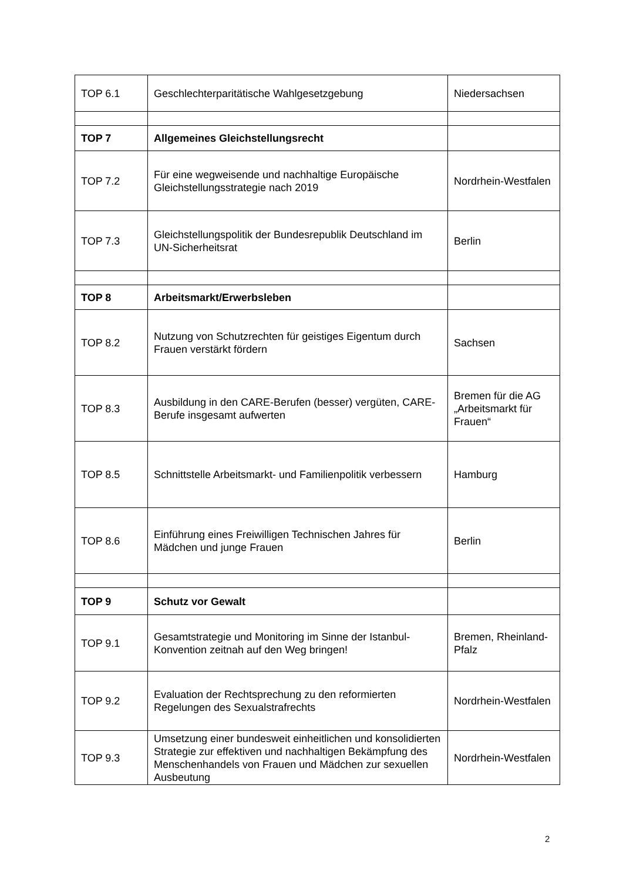| TOP 6.1 | Geschlechterparitätische Wahlgesetzgebung | Niedersachsen |
| TOP 7 | Allgemeines Gleichstellungsrecht | |
| TOP 7.2 | Für eine wegweisende und nachhaltige Europäische Gleichstellungsstrategie nach 2019 | Nordrhein-Westfalen |
| TOP 7.3 | Gleichstellungspolitik der Bundesrepublik Deutschland im UN-Sicherheitsrat | Berlin |
| TOP 8 | Arbeitsmarkt/Erwerbsleben | |
| TOP 8.2 | Nutzung von Schutzrechten für geistiges Eigentum durch Frauen verstärkt fördern | Sachsen |
| TOP 8.3 | Ausbildung in den CARE-Berufen (besser) vergüten, CARE-Berufe insgesamt aufwerten | Bremen für die AG „Arbeitsmarkt für Frauen“ |
| TOP 8.5 | Schnittstelle Arbeitsmarkt- und Familienpolitik verbessern | Hamburg |
| TOP 8.6 | Einführung eines Freiwilligen Technischen Jahres für Mädchen und junge Frauen | Berlin |
| TOP 9 | Schutz vor Gewalt | |
| TOP 9.1 | Gesamtstrategie und Monitoring im Sinne der Istanbul-Konvention zeitnah auf den Weg bringen! | Bremen, Rheinland-Pfalz |
| TOP 9.2 | Evaluation der Rechtsprechung zu den reformierten Regelungen des Sexualstrafrechts | Nordrhein-Westfalen |
| TOP 9.3 | Umsetzung einer bundesweit einheitlichen und konsolidierten Strategie zur effektiven und nachhaltigen Bekämpfung des Menschenhandels von Frauen und Mädchen zur sexuellen Ausbeutung | Nordrhein-Westfalen |
2